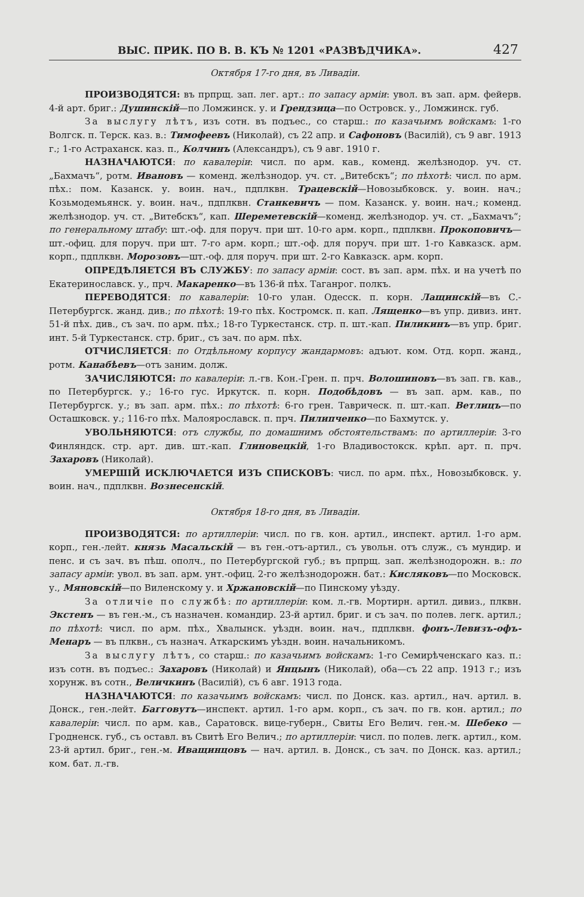ВЫС. ПРИК. ПО В. В. КЪ № 1201 «РАЗВѢДЧИКА». 427
Октября 17-го дня, въ Ливадіи.
ПРОИЗВОДЯТСЯ: въ прпрщ. зап. лег. арт.: по запасу арміи: увол. въ зап. арм. фейерв. 4-й арт. бриг.: Душинскій—по Ломжинск. у. и Грендзица—по Островск. у., Ломжинск. губ.
За выслугу лѣтъ, изъ сотн. въ подъес., со старш.: по казачьимъ войскамъ: 1-го Волгск. п. Терск. каз. в.: Тимофеевъ (Николай), съ 22 апр. и Сафоновъ (Василій), съ 9 авг. 1913 г.; 1-го Астраханск. каз. п., Колчинъ (Александръ), съ 9 авг. 1910 г.
НАЗНАЧАЮТСЯ: по кавалеріи: числ. по арм. кав., коменд. желѣзнодор. уч. ст. „Бахмачъ“, ротм. Ивановъ — коменд. желѣзнодор. уч. ст. „Витебскъ“; по пѣхотѣ: числ. по арм. пѣх.: пом. Казанск. у. воин. нач., пдплквн. Трацевскій—Новозыбковск. у. воин. нач.; Козьмодемьянск. у. воин. нач., пдплквн. Станкевичъ — пом. Казанск. у. воин. нач.; коменд. желѣзнодор. уч. ст. „Витебскъ“, кап. Шереметевскій—коменд. желѣзнодор. уч. ст. „Бахмачъ“; по генеральному штабу: шт.-оф. для поруч. при шт. 10-го арм. корп., пдплквн. Прокоповичъ—шт.-офиц. для поруч. при шт. 7-го арм. корп.; шт.-оф. для поруч. при шт. 1-го Кавказск. арм. корп., пдплквн. Морозовъ—шт.-оф. для поруч. при шт. 2-го Кавказск. арм. корп.
ОПРЕДѢЛЯЕТСЯ ВЪ СЛУЖБУ: по запасу арміи: сост. въ зап. арм. пѣх. и на учетѣ по Екатеринославск. у., прч. Макаренко—въ 136-й пѣх. Таганрог. полкъ.
ПЕРЕВОДЯТСЯ: по кавалеріи: 10-го улан. Одесск. п. корн. Лащинскій—въ С.-Петербургск. жанд. див.; по пѣхотѣ: 19-го пѣх. Костромск. п. кап. Лященко—въ упр. дивиз. инт. 51-й пѣх. див., съ зач. по арм. пѣх.; 18-го Туркестанск. стр. п. шт.-кап. Пиликинъ—въ упр. бриг. инт. 5-й Туркестанск. стр. бриг., съ зач. по арм. пѣх.
ОТЧИСЛЯЕТСЯ: по Отдѣльному корпусу жандармовъ: адъют. ком. Отд. корп. жанд., ротм. Канабѣевъ—отъ заним. долж.
ЗАЧИСЛЯЮТСЯ: по кавалеріи: л.-гв. Кон.-Грен. п. прч. Волошиновъ—въ зап. гв. кав., по Петербургск. у.; 16-го гус. Иркутск. п. корн. Подобѣдовъ — въ зап. арм. кав., по Петербургск. у.; въ зап. арм. пѣх.: по пѣхотѣ: 6-го грен. Таврическ. п. шт.-кап. Ветлицъ—по Осташковск. у.; 116-го пѣх. Малоярославск. п. прч. Пилипченко—по Бахмутск. у.
УВОЛЬНЯЮТСЯ: отъ службы, по домашнимъ обстоятельствамъ: по артиллеріи: 3-го Финляндск. стр. арт. див. шт.-кап. Глиновецкій, 1-го Владивостокск. крѣп. арт. п. прч. Захаровъ (Николай).
УМЕРШІЙ ИСКЛЮЧАЕТСЯ ИЗЪ СПИСКОВЪ: числ. по арм. пѣх., Новозыбковск. у. воин. нач., пдплквн. Вознесенскій.
Октября 18-го дня, въ Ливадіи.
ПРОИЗВОДЯТСЯ: по артиллеріи: числ. по гв. кон. артил., инспект. артил. 1-го арм. корп., ген.-лейт. князь Масальскій — въ ген.-отъ-артил., съ увольн. отъ служ., съ мундир. и пенс. и съ зач. въ пѣш. ополч., по Петербургской губ.; въ прпрщ. зап. желѣзнодорожн. в.: по запасу арміи: увол. въ зап. арм. унт.-офиц. 2-го желѣзнодорожн. бат.: Кисляковъ—по Московск. у., Мяновскій—по Виленскому у. и Хржановскій—по Пинскому уѣзду.
За отличіе по службѣ: по артиллеріи: ком. л.-гв. Мортирн. артил. дивиз., плквн. Экстенъ — въ ген.-м., съ назначен. командир. 23-й артил. бриг. и съ зач. по полев. легк. артил.; по пѣхотѣ: числ. по арм. пѣх., Хвалынск. уѣздн. воин. нач., пдплквн. фонъ-Левизъ-офъ-Менаръ — въ плквн., съ назнач. Аткарскимъ уѣздн. воин. начальникомъ.
За выслугу лѣтъ, со старш.: по казачьимъ войскамъ: 1-го Семирѣченскаго каз. п.: изъ сотн. въ подъес.: Захаровъ (Николай) и Янцынъ (Николай), оба—съ 22 апр. 1913 г.; изъ хорунж. въ сотн., Величкинъ (Василій), съ 6 авг. 1913 года.
НАЗНАЧАЮТСЯ: по казачьимъ войскамъ: числ. по Донск. каз. артил., нач. артил. в. Донск., ген.-лейт. Багговутъ—инспект. артил. 1-го арм. корп., съ зач. по гв. кон. артил.; по кавалеріи: числ. по арм. кав., Саратовск. вице-губерн., Свиты Его Велич. ген.-м. Шебеко — Гродненск. губ., съ оставл. въ Свитѣ Его Велич.; по артиллеріи: числ. по полев. легк. артил., ком. 23-й артил. бриг., ген.-м. Иващинцовъ — нач. артил. в. Донск., съ зач. по Донск. каз. артил.; ком. бат. л.-гв.